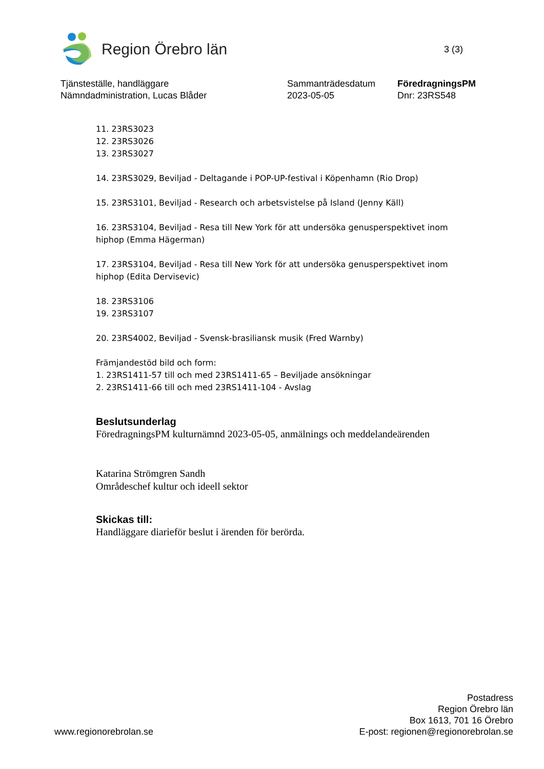Region Örebro län
3 (3)
Tjänsteställe, handläggare
Nämndadministration, Lucas Blåder
Sammanträdesdatum
2023-05-05
FöredragningsPM
Dnr: 23RS548
11. 23RS3023
12. 23RS3026
13. 23RS3027
14. 23RS3029, Beviljad - Deltagande i POP-UP-festival i Köpenhamn (Rio Drop)
15. 23RS3101, Beviljad - Research och arbetsvistelse på Island (Jenny Käll)
16. 23RS3104, Beviljad - Resa till New York för att undersöka genusperspektivet inom hiphop (Emma Hägerman)
17. 23RS3104, Beviljad - Resa till New York för att undersöka genusperspektivet inom hiphop (Edita Dervisevic)
18. 23RS3106
19. 23RS3107
20. 23RS4002, Beviljad - Svensk-brasiliansk musik (Fred Warnby)
Främjandestöd bild och form:
1. 23RS1411-57 till och med 23RS1411-65 – Beviljade ansökningar
2. 23RS1411-66 till och med 23RS1411-104 - Avslag
Beslutsunderlag
FöredragningsPM kulturnämnd 2023-05-05, anmälnings och meddelandeärenden
Katarina Strömgren Sandh
Områdeschef kultur och ideell sektor
Skickas till:
Handläggare diarieför beslut i ärenden för berörda.
www.regionorebrolan.se
Postadress
Region Örebro län
Box 1613, 701 16 Örebro
E-post: regionen@regionorebrolan.se